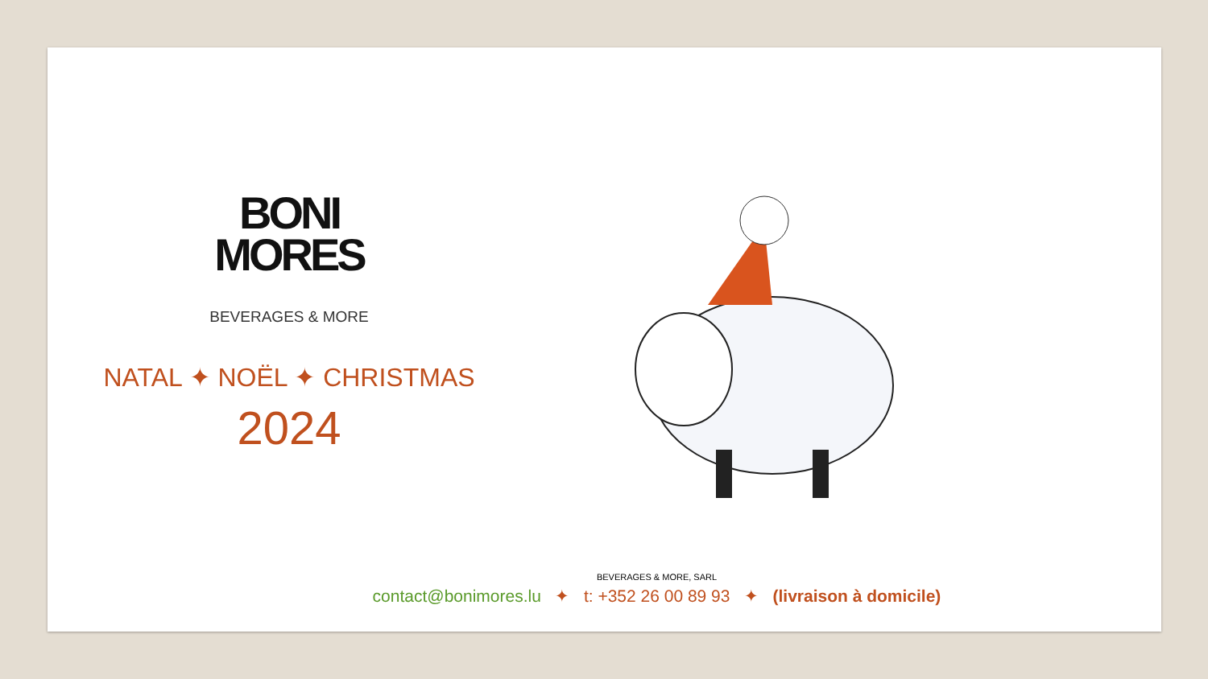BONI
MORES
BEVERAGES & MORE
NATAL ✦ NOËL ✦ CHRISTMAS
2024
BEVERAGES & MORE, SARL
contact@bonimores.lu ✦ t: +352 26 00 89 93 ✦ (livraison à domicile)